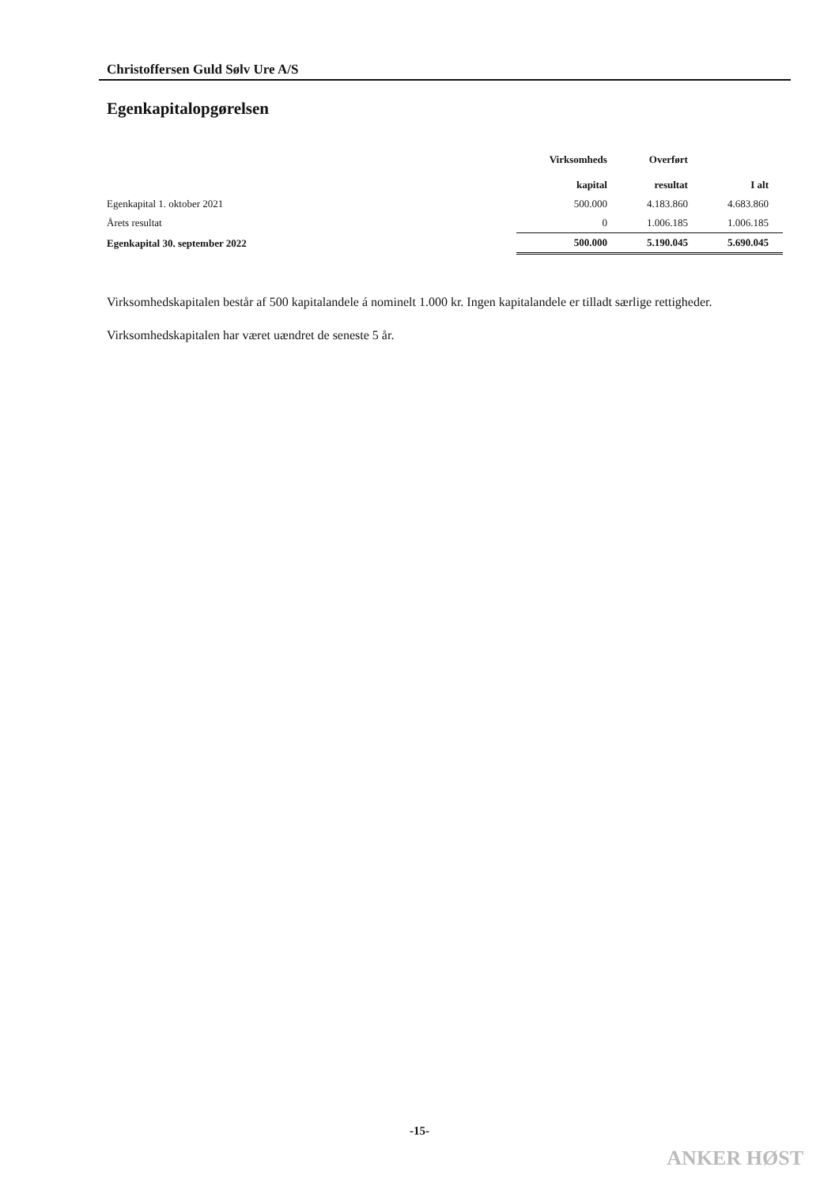Christoffersen Guld Sølv Ure A/S
Egenkapitalopgørelsen
| | Virksomheds kapital | Overført resultat | I alt |
| --- | --- | --- | --- |
| Egenkapital 1. oktober 2021 | 500.000 | 4.183.860 | 4.683.860 |
| Årets resultat | 0 | 1.006.185 | 1.006.185 |
| Egenkapital 30. september 2022 | 500.000 | 5.190.045 | 5.690.045 |
Virksomhedskapitalen består af 500 kapitalandele á nominelt 1.000 kr. Ingen kapitalandele er tilladt særlige rettigheder.
Virksomhedskapitalen har været uændret de seneste 5 år.
-15-
ANKER HØST